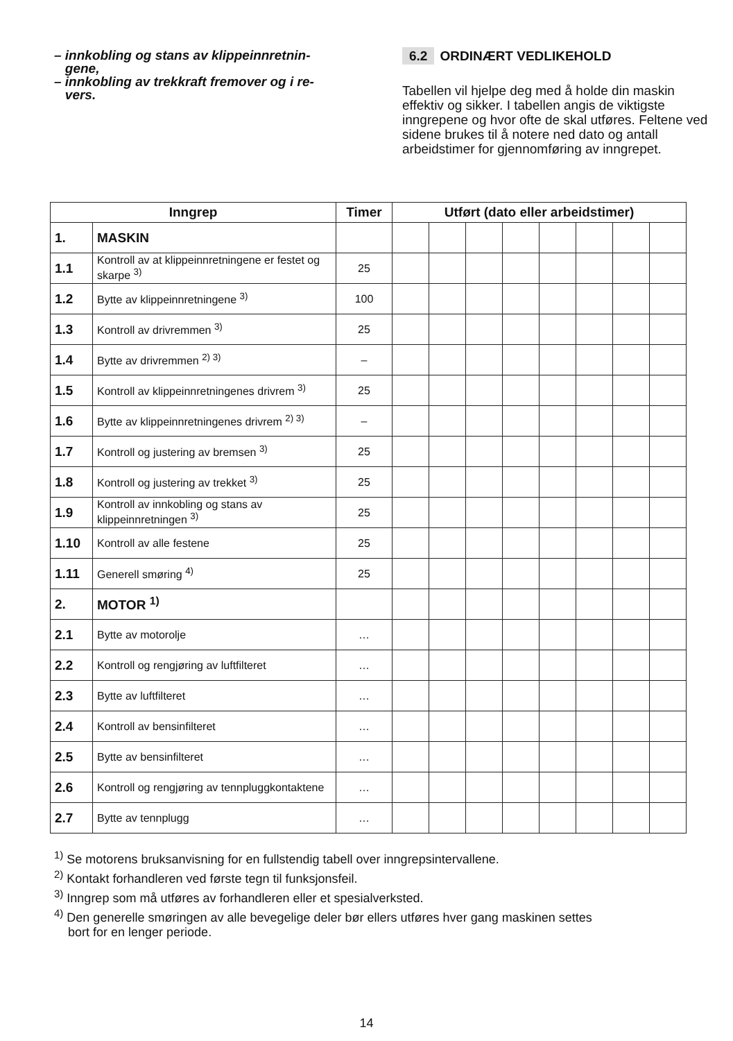– innkobling og stans av klippeinnretnin-
gene,
– innkobling av trekkraft fremover og i re-
vers.
6.2 ORDINÆRT VEDLIKEHOLD
Tabellen vil hjelpe deg med å holde din maskin effektiv og sikker. I tabellen angis de viktigste inngrepene og hvor ofte de skal utføres. Feltene ved sidene brukes til å notere ned dato og antall arbeidstimer for gjennomføring av inngrepet.
| Inngrep | | Timer | Utført (dato eller arbeidstimer) | | | | | | | |
| --- | --- | --- | --- | --- | --- | --- | --- | --- | --- | --- |
| 1. | MASKIN | | | | | | | | | |
| 1.1 | Kontroll av at klippeinnretningene er festet og skarpe <sup>3)</sup> | 25 | | | | | | | | |
| 1.2 | Bytte av klippeinnretningene <sup>3)</sup> | 100 | | | | | | | | |
| 1.3 | Kontroll av drivremmen <sup>3)</sup> | 25 | | | | | | | | |
| 1.4 | Bytte av drivremmen <sup>2) 3)</sup> | – | | | | | | | | |
| 1.5 | Kontroll av klippeinnretningenes drivrem <sup>3)</sup> | 25 | | | | | | | | |
| 1.6 | Bytte av klippeinnretningenes drivrem <sup>2) 3)</sup> | – | | | | | | | | |
| 1.7 | Kontroll og justering av bremsen <sup>3)</sup> | 25 | | | | | | | | |
| 1.8 | Kontroll og justering av trekket <sup>3)</sup> | 25 | | | | | | | | |
| 1.9 | Kontroll av innkobling og stans av klippeinnretningen <sup>3)</sup> | 25 | | | | | | | | |
| 1.10 | Kontroll av alle festene | 25 | | | | | | | | |
| 1.11 | Generell smøring <sup>4)</sup> | 25 | | | | | | | | |
| 2. | MOTOR <sup>1)</sup> | | | | | | | | | |
| 2.1 | Bytte av motorolje | … | | | | | | | | |
| 2.2 | Kontroll og rengjøring av luftfilteret | … | | | | | | | | |
| 2.3 | Bytte av luftfilteret | … | | | | | | | | |
| 2.4 | Kontroll av bensinfilteret | … | | | | | | | | |
| 2.5 | Bytte av bensinfilteret | … | | | | | | | | |
| 2.6 | Kontroll og rengjøring av tennpluggkontaktene | … | | | | | | | | |
| 2.7 | Bytte av tennplugg | … | | | | | | | | |
<sup>1)</sup> Se motorens bruksanvisning for en fullstendig tabell over inngrepsintervallene.
<sup>2)</sup> Kontakt forhandleren ved første tegn til funksjonsfeil.
<sup>3)</sup> Inngrep som må utføres av forhandleren eller et spesialverksted.
<sup>4)</sup> Den generelle smøringen av alle bevegelige deler bør ellers utføres hver gang maskinen settes
bort for en lenger periode.
14